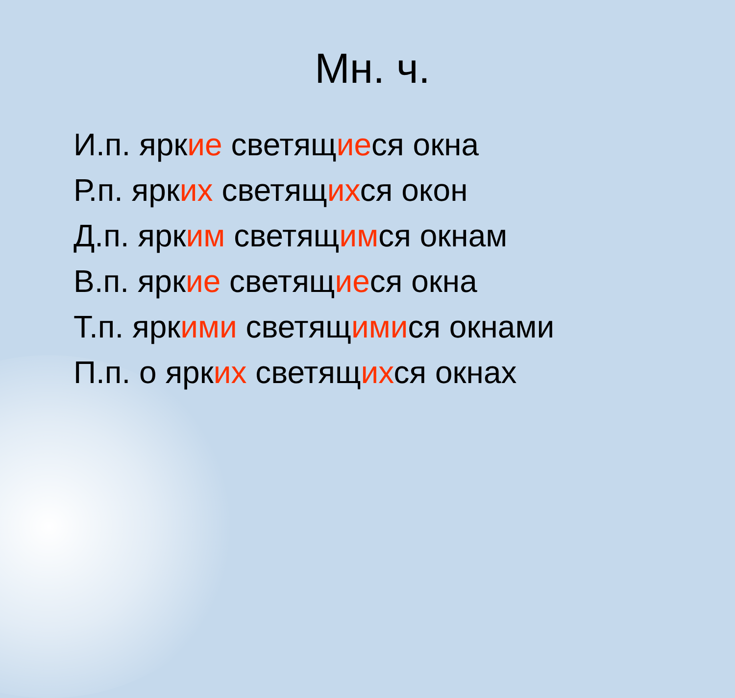Мн. ч.
И.п. яркие светящиеся окна
Р.п. ярких светящихся окон
Д.п. ярким светящимся окнам
В.п. яркие светящиеся окна
Т.п. яркими светящимися окнами
П.п. о ярких светящихся окнах